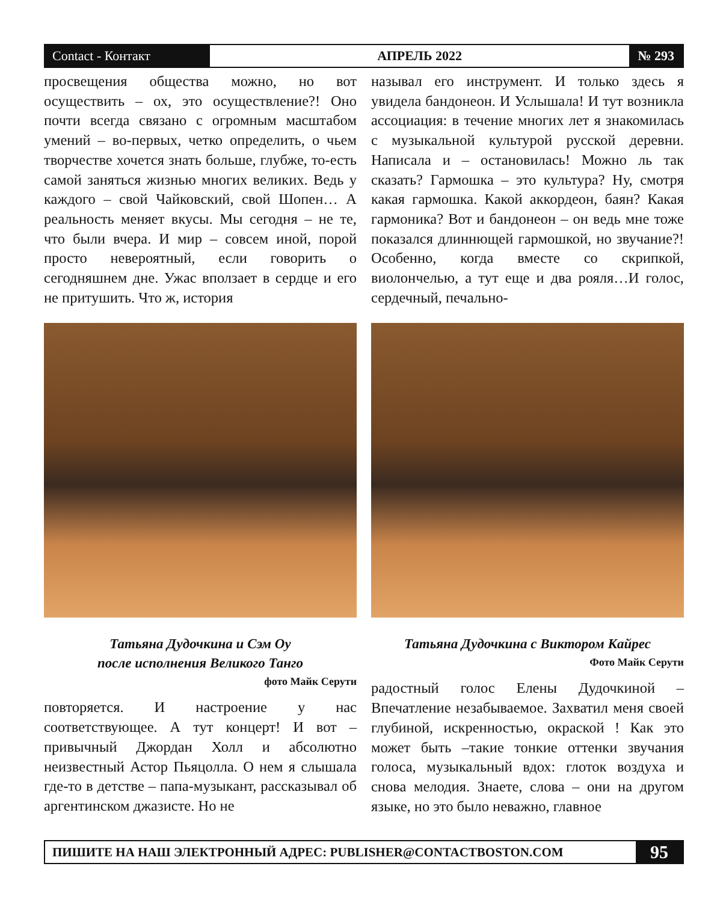Contact - Контакт
АПРЕЛЬ 2022
№ 293
просвещения общества можно, но вот осуществить – ох, это осуществление?! Оно почти всегда связано с огромным масштабом умений – во-первых, четко определить, о чьем творчестве хочется знать больше, глубже, то-есть самой заняться жизнью многих великих. Ведь у каждого – свой Чайковский, свой Шопен… А реальность меняет вкусы. Мы сегодня – не те, что были вчера. И мир – совсем иной, порой просто невероятный, если говорить о сегодняшнем дне. Ужас вползает в сердце и его не притушить. Что ж, история
Татьяна Дудочкина и Сэм Оу
после исполнения Великого Танго
фото Майк Серути
повторяется. И настроение у нас соответствующее. А тут концерт! И вот – привычный Джордан Холл и абсолютно неизвестный Астор Пьяцолла. О нем я слышала где-то в детстве – папа-музыкант, рассказывал об аргентинском джазисте. Но не
называл его инструмент. И только здесь я увидела бандонеон. И Услышала! И тут возникла ассоциация: в течение многих лет я знакомилась с музыкальной культурой русской деревни. Написала и – остановилась! Можно ль так сказать? Гармошка – это культура? Ну, смотря какая гармошка. Какой аккордеон, баян? Какая гармоника? Вот и бандонеон – он ведь мне тоже показался длиннющей гармошкой, но звучание?! Особенно, когда вместе со скрипкой, виолончелью, а тут еще и два рояля…И голос, сердечный, печально-
Татьяна Дудочкина с Виктором Кайрес
Фото Майк Серути
радостный голос Елены Дудочкиной – Впечатление незабываемое. Захватил меня своей глубиной, искренностью, окраской ! Как это может быть –такие тонкие оттенки звучания голоса, музыкальный вдох: глоток воздуха и снова мелодия. Знаете, слова – они на другом языке, но это было неважно, главное
ПИШИТЕ НА НАШ ЭЛЕКТРОННЫЙ АДРЕС: PUBLISHER@CONTACTBOSTON.COM
95